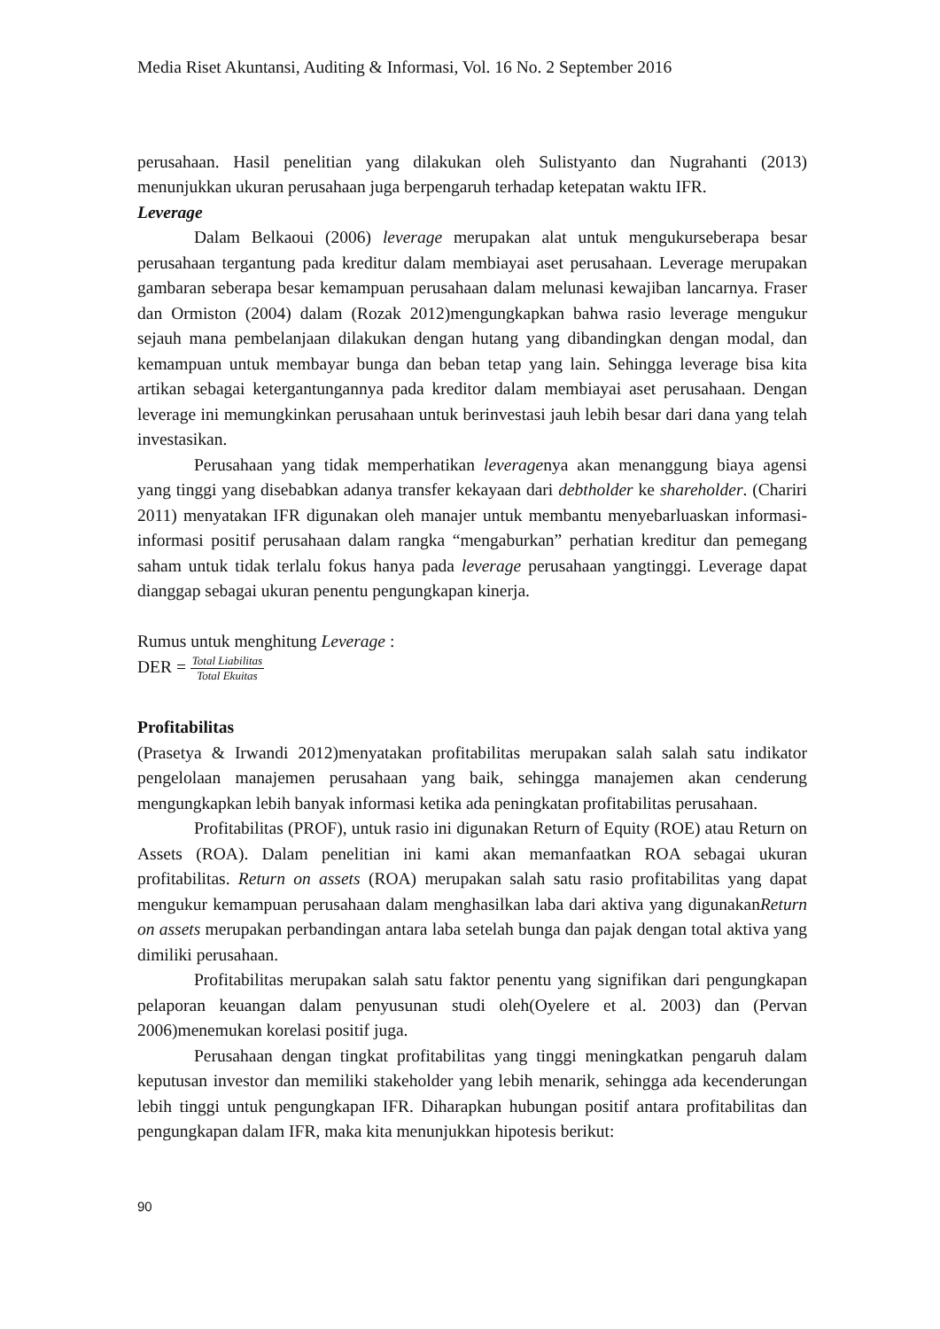Media Riset Akuntansi, Auditing & Informasi, Vol. 16 No. 2 September 2016
perusahaan. Hasil penelitian yang dilakukan oleh Sulistyanto dan Nugrahanti (2013) menunjukkan ukuran perusahaan juga berpengaruh terhadap ketepatan waktu IFR.
Leverage
Dalam Belkaoui (2006) leverage merupakan alat untuk mengukurseberapa besar perusahaan tergantung pada kreditur dalam membiayai aset perusahaan. Leverage merupakan gambaran seberapa besar kemampuan perusahaan dalam melunasi kewajiban lancarnya. Fraser dan Ormiston (2004) dalam (Rozak 2012)mengungkapkan bahwa rasio leverage mengukur sejauh mana pembelanjaan dilakukan dengan hutang yang dibandingkan dengan modal, dan kemampuan untuk membayar bunga dan beban tetap yang lain. Sehingga leverage bisa kita artikan sebagai ketergantungannya pada kreditor dalam membiayai aset perusahaan. Dengan leverage ini memungkinkan perusahaan untuk berinvestasi jauh lebih besar dari dana yang telah investasikan.
Perusahaan yang tidak memperhatikan leveragenya akan menanggung biaya agensi yang tinggi yang disebabkan adanya transfer kekayaan dari debtholder ke shareholder. (Chariri 2011) menyatakan IFR digunakan oleh manajer untuk membantu menyebarluaskan informasi-informasi positif perusahaan dalam rangka “mengaburkan” perhatian kreditur dan pemegang saham untuk tidak terlalu fokus hanya pada leverage perusahaan yangtinggi. Leverage dapat dianggap sebagai ukuran penentu pengungkapan kinerja.
Rumus untuk menghitung Leverage :
DER = Total Liabilitas Total Ekuitas
Profitabilitas
(Prasetya & Irwandi 2012)menyatakan profitabilitas merupakan salah salah satu indikator pengelolaan manajemen perusahaan yang baik, sehingga manajemen akan cenderung mengungkapkan lebih banyak informasi ketika ada peningkatan profitabilitas perusahaan.
Profitabilitas (PROF), untuk rasio ini digunakan Return of Equity (ROE) atau Return on Assets (ROA). Dalam penelitian ini kami akan memanfaatkan ROA sebagai ukuran profitabilitas. Return on assets (ROA) merupakan salah satu rasio profitabilitas yang dapat mengukur kemampuan perusahaan dalam menghasilkan laba dari aktiva yang digunakanReturn on assets merupakan perbandingan antara laba setelah bunga dan pajak dengan total aktiva yang dimiliki perusahaan.
Profitabilitas merupakan salah satu faktor penentu yang signifikan dari pengungkapan pelaporan keuangan dalam penyusunan studi oleh(Oyelere et al. 2003) dan (Pervan 2006)menemukan korelasi positif juga.
Perusahaan dengan tingkat profitabilitas yang tinggi meningkatkan pengaruh dalam keputusan investor dan memiliki stakeholder yang lebih menarik, sehingga ada kecenderungan lebih tinggi untuk pengungkapan IFR. Diharapkan hubungan positif antara profitabilitas dan pengungkapan dalam IFR, maka kita menunjukkan hipotesis berikut:
90